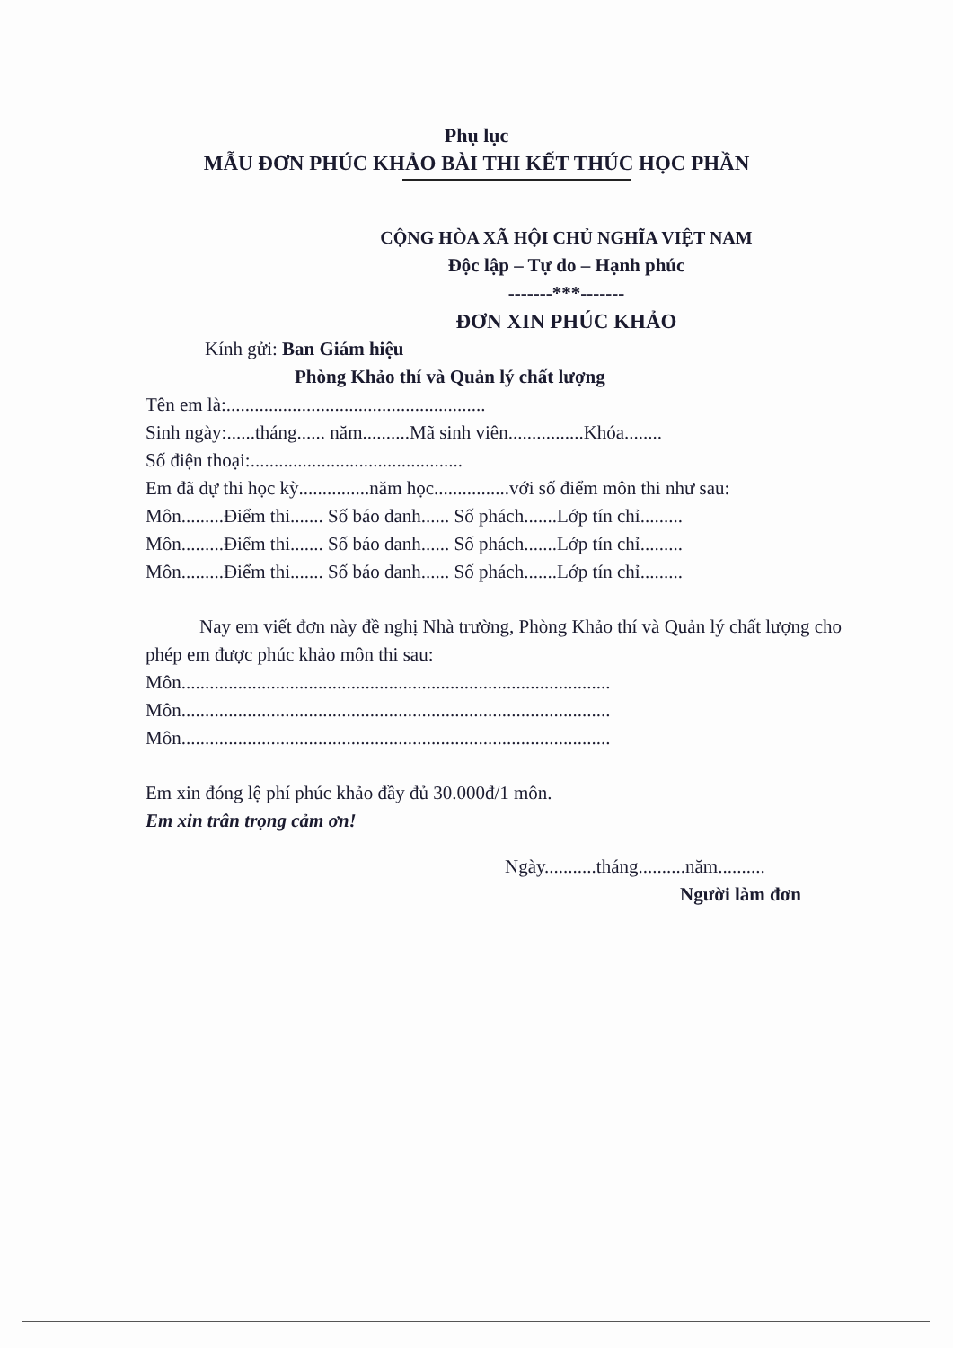Phụ lục
MẪU ĐƠN PHÚC KHẢO BÀI THI KẾT THÚC HỌC PHẦN
CỘNG HÒA XÃ HỘI CHỦ NGHĨA VIỆT NAM
Độc lập – Tự do – Hạnh phúc
-------***-------
ĐƠN XIN PHÚC KHẢO
Kính gửi: Ban Giám hiệu
Phòng Khảo thí và Quản lý chất lượng
Tên em là:.......................................................
Sinh ngày:......tháng...... năm..........Mã sinh viên................Khóa........
Số điện thoại:.............................................
Em đã dự thi học kỳ...............năm học................với số điểm môn thi như sau:
Môn.........Điểm thi....... Số báo danh...... Số phách.......Lớp tín chỉ.........
Môn.........Điểm thi....... Số báo danh...... Số phách.......Lớp tín chỉ.........
Môn.........Điểm thi....... Số báo danh...... Số phách.......Lớp tín chỉ.........
Nay em viết đơn này đề nghị Nhà trường, Phòng Khảo thí và Quản lý chất lượng cho phép em được phúc khảo môn thi sau:
Môn...........................................................................................
Môn...........................................................................................
Môn...........................................................................................
Em xin đóng lệ phí phúc khảo đầy đủ 30.000đ/1 môn.
Em xin trân trọng cảm ơn!
Ngày...........tháng..........năm..........
Người làm đơn